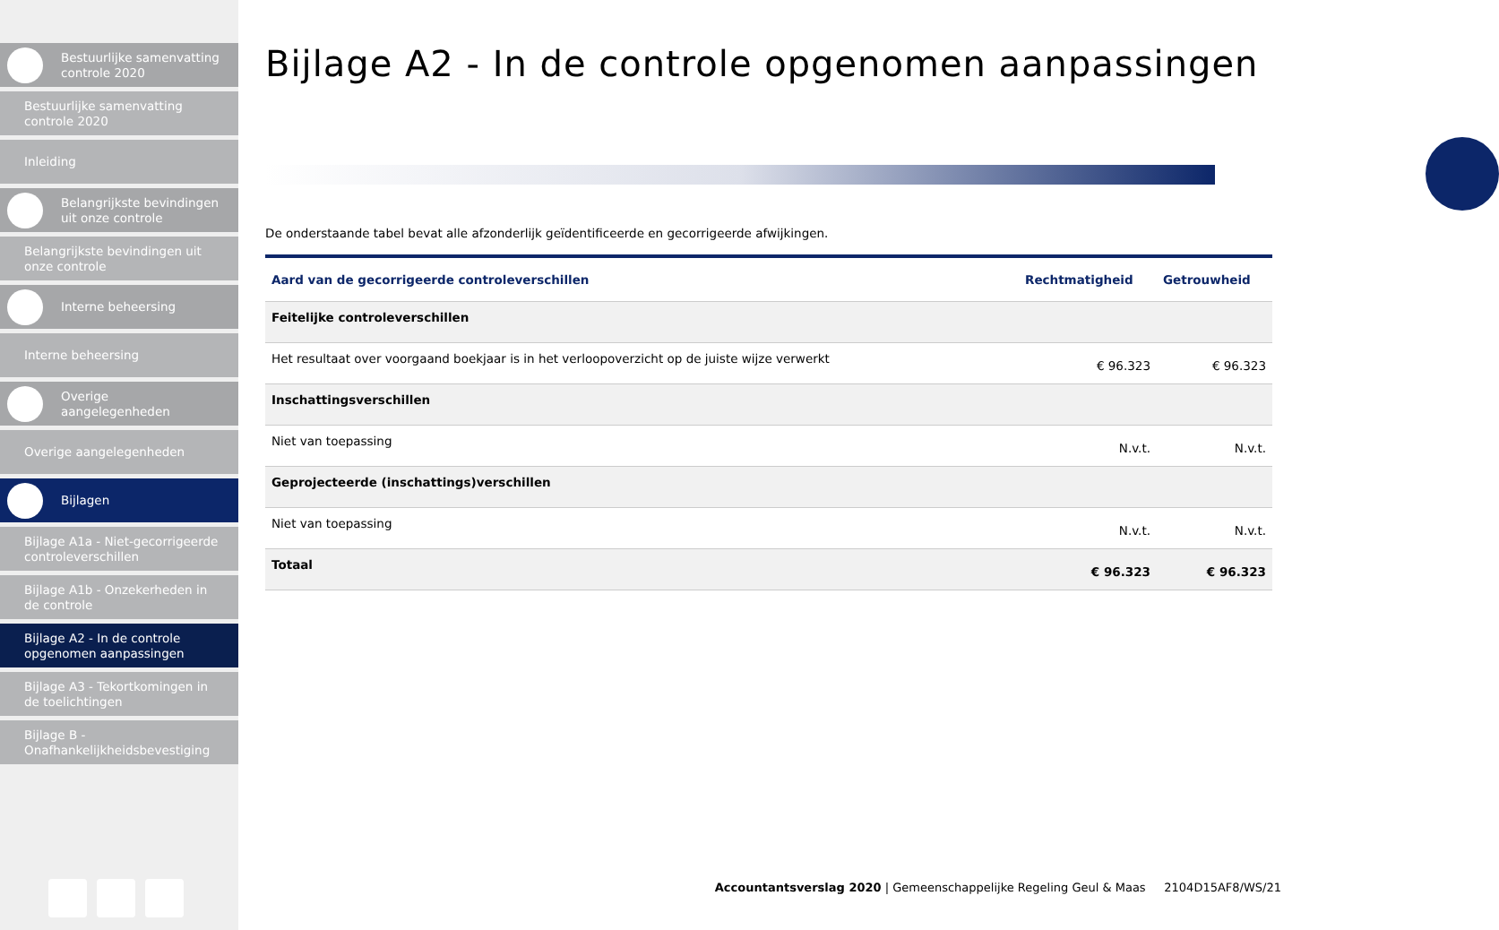Bestuurlijke samenvatting controle 2020
Bestuurlijke samenvatting controle 2020
Inleiding
Belangrijkste bevindingen uit onze controle
Belangrijkste bevindingen uit onze controle
Interne beheersing
Interne beheersing
Overige aangelegenheden
Overige aangelegenheden
Bijlagen
Bijlage A1a - Niet-gecorrigeerde controleverschillen
Bijlage A1b - Onzekerheden in de controle
Bijlage A2 - In de controle opgenomen aanpassingen
Bijlage A3 - Tekortkomingen in de toelichtingen
Bijlage B - Onafhankelijkheidsbevestiging
Bijlage A2 - In de controle opgenomen aanpassingen
De onderstaande tabel bevat alle afzonderlijk geïdentificeerde en gecorrigeerde afwijkingen.
| Aard van de gecorrigeerde controleverschillen | Rechtmatigheid | Getrouwheid |
| --- | --- | --- |
| Feitelijke controleverschillen | | |
| Het resultaat over voorgaand boekjaar is in het verloopoverzicht op de juiste wijze verwerkt | € 96.323 | € 96.323 |
| Inschattingsverschillen | | |
| Niet van toepassing | N.v.t. | N.v.t. |
| Geprojecteerde (inschattings)verschillen | | |
| Niet van toepassing | N.v.t. | N.v.t. |
| Totaal | € 96.323 | € 96.323 |
Accountantsverslag 2020 | Gemeenschappelijke Regeling Geul & Maas 2104D15AF8/WS/21